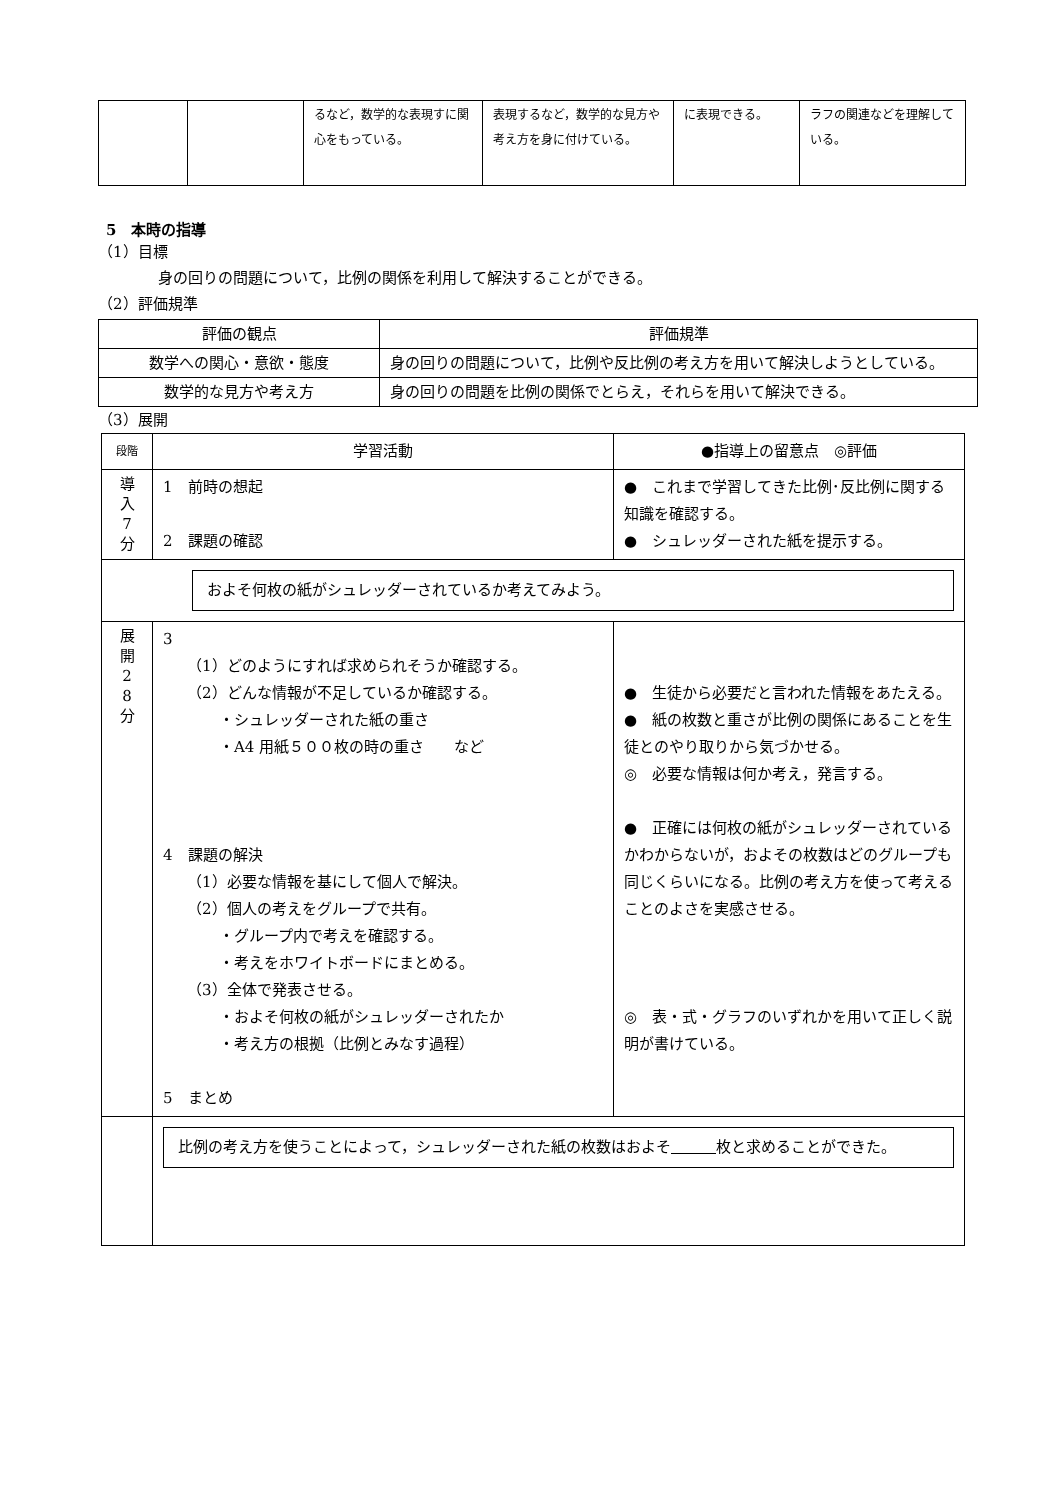| | | るなど，数学的な表現すに関心をもっている。 | 表現するなど，数学的な見方や考え方を身に付けている。 | に表現できる。 | ラフの関連などを理解している。 |
5　本時の指導
（1）目標
身の回りの問題について，比例の関係を利用して解決することができる。
（2）評価規準
| 評価の観点 | 評価規準 |
| --- | --- |
| 数学への関心・意欲・態度 | 身の回りの問題について，比例や反比例の考え方を用いて解決しようとしている。 |
| 数学的な見方や考え方 | 身の回りの問題を比例の関係でとらえ，それらを用いて解決できる。 |
（3）展開
| 段階 | 学習活動 | ●指導上の留意点 ◎評価 |
| 導 入 7 分 | 1 前時の想起 2 課題の確認 | ● これまで学習してきた比例･反比例に関する知識を確認する。 ● シュレッダーされた紙を提示する。 |
| およそ何枚の紙がシュレッダーされているか考えてみよう。 | | |
| 展 開 2 8 分 | 3 （1）どのようにすれば求められそうか確認する。 （2）どんな情報が不足しているか確認する。 ・シュレッダーされた紙の重さ ・A4 用紙５００枚の時の重さ など 4 課題の解決 （1）必要な情報を基にして個人で解決。 （2）個人の考えをグループで共有。 ・グループ内で考えを確認する。 ・考えをホワイトボードにまとめる。 （3）全体で発表させる。 ・およそ何枚の紙がシュレッダーされたか ・考え方の根拠（比例とみなす過程） 5 まとめ | ● 生徒から必要だと言われた情報をあたえる。 ● 紙の枚数と重さが比例の関係にあることを生徒とのやり取りから気づかせる。 ◎ 必要な情報は何か考え，発言する。 ● 正確には何枚の紙がシュレッダーされているかわからないが，およその枚数はどのグループも同じくらいになる。比例の考え方を使って考えることのよさを実感させる。 ◎ 表・式・グラフのいずれかを用いて正しく説明が書けている。 |
| | 比例の考え方を使うことによって，シュレッダーされた紙の枚数はおよそ 枚と求めることができた。 | |